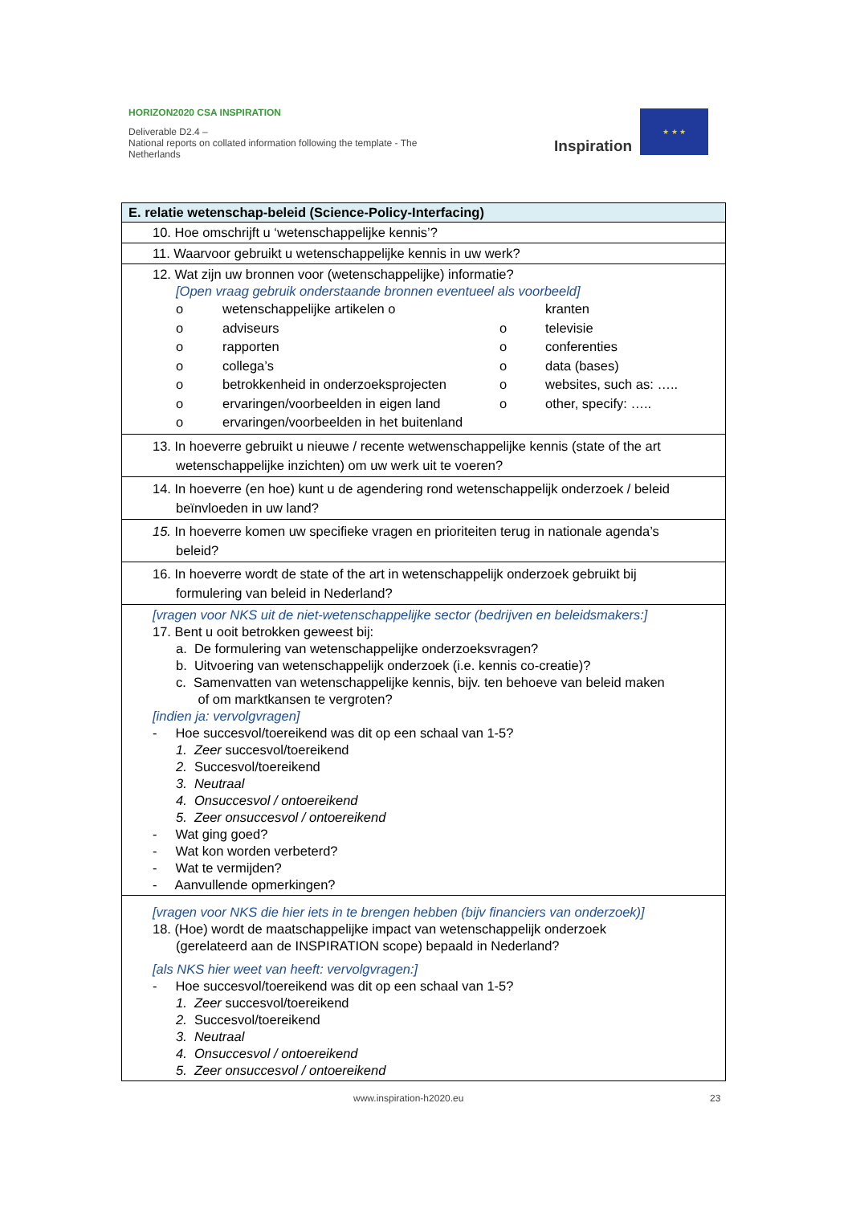HORIZON2020 CSA INSPIRATION
Deliverable D2.4 –
National reports on collated information following the template - The Netherlands
Inspiration
★ ★ ★
| E. relatie wetenschap-beleid (Science-Policy-Interfacing) |
| --- |
| 10. Hoe omschrijft u ‘wetenschappelijke kennis’? |
| 11. Waarvoor gebruikt u wetenschappelijke kennis in uw werk? |
| 12. Wat zijn uw bronnen voor (wetenschappelijke) informatie? [Open vraag gebruik onderstaande bronnen eventueel als voorbeeld] o wetenschappelijke artikelen o kranten o adviseurs o televisie o rapporten o conferenties o collega’s o data (bases) o betrokkenheid in onderzoeksprojecten o websites, such as: ….. o ervaringen/voorbeelden in eigen land o other, specify: ….. o ervaringen/voorbeelden in het buitenland |
| 13. In hoeverre gebruikt u nieuwe / recente wetwenschappelijke kennis (state of the art wetenschappelijke inzichten) om uw werk uit te voeren? |
| 14. In hoeverre (en hoe) kunt u de agendering rond wetenschappelijk onderzoek / beleid beïnvloeden in uw land? |
| 15. In hoeverre komen uw specifieke vragen en prioriteiten terug in nationale agenda’s beleid? |
| 16. In hoeverre wordt de state of the art in wetenschappelijk onderzoek gebruikt bij formulering van beleid in Nederland? |
| [vragen voor NKS uit de niet-wetenschappelijke sector (bedrijven en beleidsmakers:] 17. Bent u ooit betrokken geweest bij: a. De formulering van wetenschappelijke onderzoeksvragen? b. Uitvoering van wetenschappelijk onderzoek (i.e. kennis co-creatie)? c. Samenvatten van wetenschappelijke kennis, bijv. ten behoeve van beleid maken of om marktkansen te vergroten? [indien ja: vervolgvragen] - Hoe succesvol/toereikend was dit op een schaal van 1-5? 1. Zeer succesvol/toereikend 2. Succesvol/toereikend 3. Neutraal 4. Onsuccesvol / ontoereikend 5. Zeer onsuccesvol / ontoereikend - Wat ging goed? - Wat kon worden verbeterd? - Wat te vermijden? - Aanvullende opmerkingen? |
| [vragen voor NKS die hier iets in te brengen hebben (bijv financiers van onderzoek)] 18. (Hoe) wordt de maatschappelijke impact van wetenschappelijk onderzoek (gerelateerd aan de INSPIRATION scope) bepaald in Nederland? [als NKS hier weet van heeft: vervolgvragen:] - Hoe succesvol/toereikend was dit op een schaal van 1-5? 1. Zeer succesvol/toereikend 2. Succesvol/toereikend 3. Neutraal 4. Onsuccesvol / ontoereikend 5. Zeer onsuccesvol / ontoereikend |
www.inspiration-h2020.eu 23